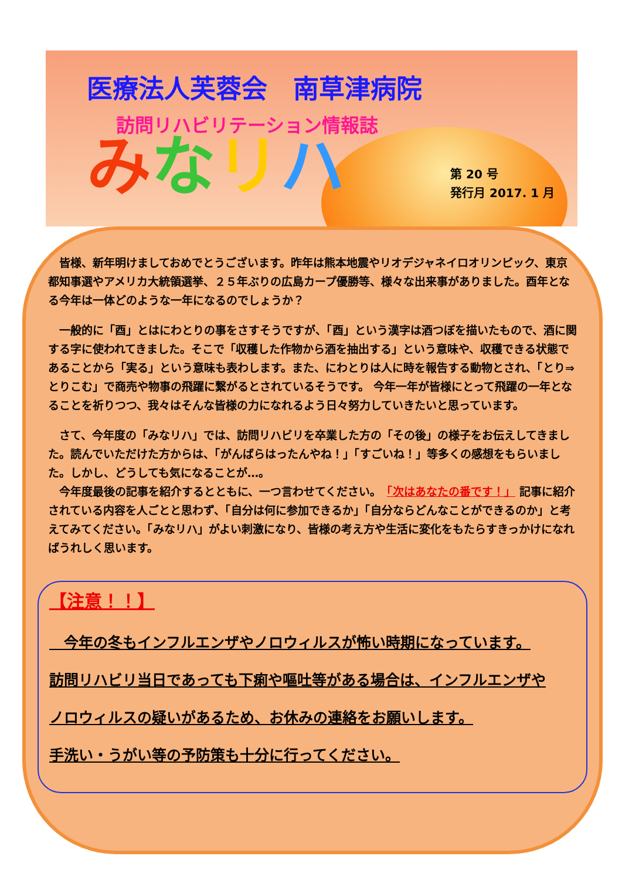医療法人芙蓉会　南草津病院
訪問リハビリテーション情報誌
みなリハ
第 20 号
発行月 2017. 1 月
　皆様、新年明けましておめでとうございます。昨年は熊本地震やリオデジャネイロオリンピック、東京都知事選やアメリカ大統領選挙、２５年ぶりの広島カープ優勝等、様々な出来事がありました。酉年となる今年は一体どのような一年になるのでしょうか？
　一般的に「酉」とはにわとりの事をさすそうですが、「酉」という漢字は酒つぼを描いたもので、酒に関する字に使われてきました。そこで「収穫した作物から酒を抽出する」という意味や、収穫できる状態であることから「実る」という意味も表わします。また、にわとりは人に時を報告する動物とされ、「とり⇒とりこむ」で商売や物事の飛躍に繋がるとされているそうです。 今年一年が皆様にとって飛躍の一年となることを祈りつつ、我々はそんな皆様の力になれるよう日々努力していきたいと思っています。
　さて、今年度の「みなリハ」では、訪問リハビリを卒業した方の「その後」の様子をお伝えしてきました。読んでいただけた方からは、「がんばらはったんやね！」「すごいね！」等多くの感想をもらいました。しかし、どうしても気になることが…。
　今年度最後の記事を紹介するとともに、一つ言わせてください。　「次はあなたの番です！」 記事に紹介されている内容を人ごとと思わず、「自分は何に参加できるか」「自分ならどんなことができるのか」と考えてみてください。「みなリハ」がよい刺激になり、皆様の考え方や生活に変化をもたらすきっかけになればうれしく思います。
【注意！！】
　今年の冬もインフルエンザやノロウィルスが怖い時期になっています。
訪問リハビリ当日であっても下痢や嘔吐等がある場合は、インフルエンザや
ノロウィルスの疑いがあるため、お休みの連絡をお願いします。
手洗い・うがい等の予防策も十分に行ってください。